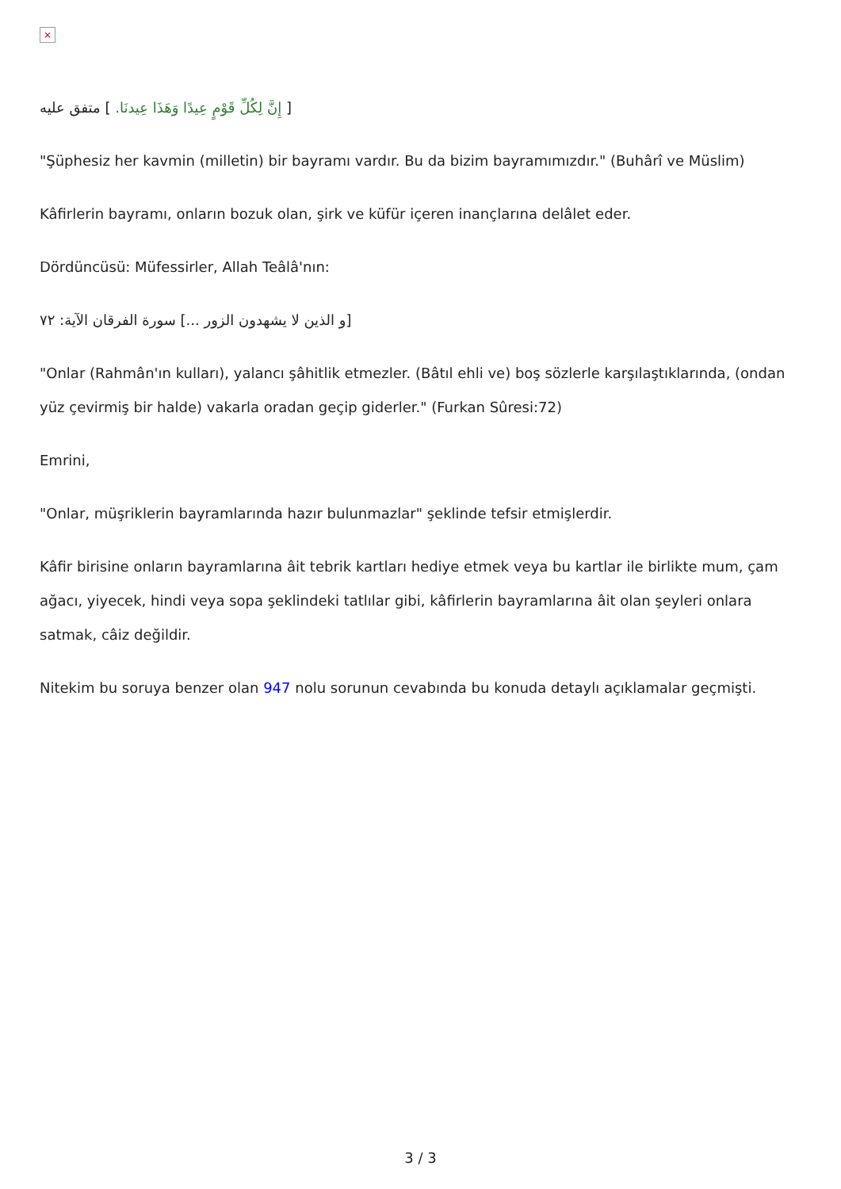×
[ إِنَّ لِكُلِّ قَوْمٍ عِيدًا وَهَذَا عِيدنَا. ] متفق عليه
"Şüphesiz her kavmin (milletin) bir bayramı vardır. Bu da bizim bayramımızdır." (Buhârî ve Müslim)
Kâfirlerin bayramı, onların bozuk olan, şirk ve küfür içeren inançlarına delâlet eder.
Dördüncüsü: Müfessirler, Allah Teâlâ'nın:
[و الذين لا يشهدون الزور ...] سورة الفرقان الآية: ٧٢
"Onlar (Rahmân'ın kulları), yalancı şâhitlik etmezler. (Bâtıl ehli ve) boş sözlerle karşılaştıklarında, (ondan yüz çevirmiş bir halde) vakarla oradan geçip giderler." (Furkan Sûresi:72)
Emrini,
"Onlar, müşriklerin bayramlarında hazır bulunmazlar" şeklinde tefsir etmişlerdir.
Kâfir birisine onların bayramlarına âit tebrik kartları hediye etmek veya bu kartlar ile birlikte mum, çam ağacı, yiyecek, hindi veya sopa şeklindeki tatlılar gibi, kâfirlerin bayramlarına âit olan şeyleri onlara satmak, câiz değildir.
Nitekim bu soruya benzer olan 947 nolu sorunun cevabında bu konuda detaylı açıklamalar geçmişti.
3 / 3